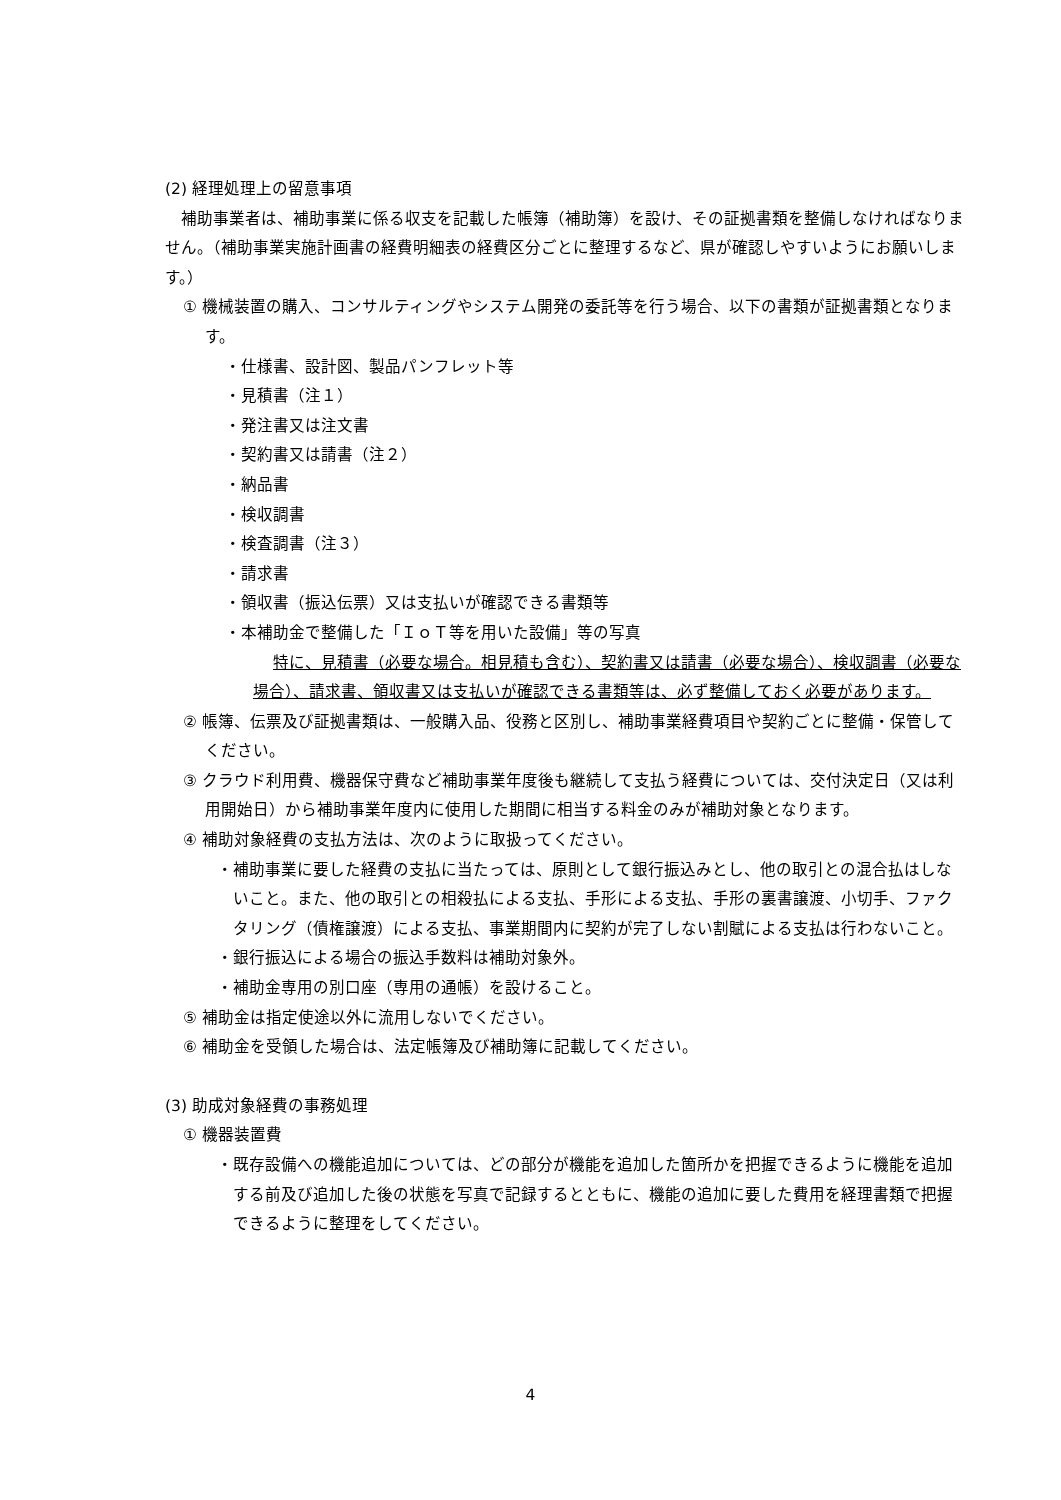(2) 経理処理上の留意事項
補助事業者は、補助事業に係る収支を記載した帳簿（補助簿）を設け、その証拠書類を整備しなければなりません。（補助事業実施計画書の経費明細表の経費区分ごとに整理するなど、県が確認しやすいようにお願いします。）
① 機械装置の購入、コンサルティングやシステム開発の委託等を行う場合、以下の書類が証拠書類となります。
・仕様書、設計図、製品パンフレット等
・見積書（注１）
・発注書又は注文書
・契約書又は請書（注２）
・納品書
・検収調書
・検査調書（注３）
・請求書
・領収書（振込伝票）又は支払いが確認できる書類等
・本補助金で整備した「ＩｏＴ等を用いた設備」等の写真
特に、見積書（必要な場合。相見積も含む）、契約書又は請書（必要な場合）、検収調書（必要な場合）、請求書、領収書又は支払いが確認できる書類等は、必ず整備しておく必要があります。
② 帳簿、伝票及び証拠書類は、一般購入品、役務と区別し、補助事業経費項目や契約ごとに整備・保管してください。
③ クラウド利用費、機器保守費など補助事業年度後も継続して支払う経費については、交付決定日（又は利用開始日）から補助事業年度内に使用した期間に相当する料金のみが補助対象となります。
④ 補助対象経費の支払方法は、次のように取扱ってください。
・補助事業に要した経費の支払に当たっては、原則として銀行振込みとし、他の取引との混合払はしないこと。また、他の取引との相殺払による支払、手形による支払、手形の裏書譲渡、小切手、ファクタリング（債権譲渡）による支払、事業期間内に契約が完了しない割賦による支払は行わないこと。
・銀行振込による場合の振込手数料は補助対象外。
・補助金専用の別口座（専用の通帳）を設けること。
⑤ 補助金は指定使途以外に流用しないでください。
⑥ 補助金を受領した場合は、法定帳簿及び補助簿に記載してください。
(3) 助成対象経費の事務処理
① 機器装置費
・既存設備への機能追加については、どの部分が機能を追加した箇所かを把握できるように機能を追加する前及び追加した後の状態を写真で記録するとともに、機能の追加に要した費用を経理書類で把握できるように整理をしてください。
4